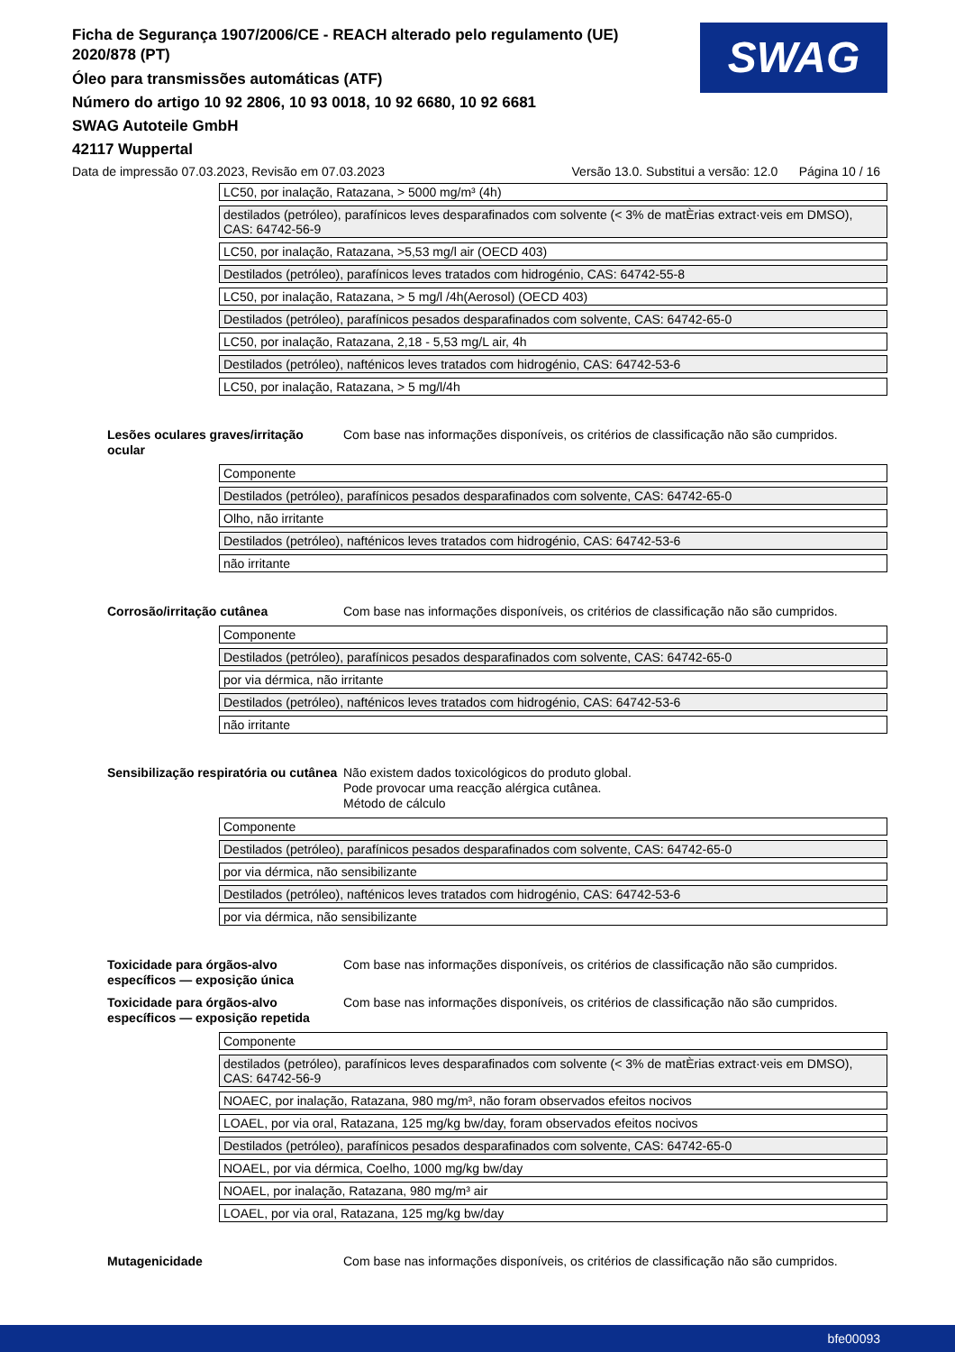Ficha de Segurança 1907/2006/CE - REACH alterado pelo regulamento (UE) 2020/878 (PT)
Óleo para transmissões automáticas (ATF)
Número do artigo 10 92 2806, 10 93 0018, 10 92 6680, 10 92 6681
SWAG Autoteile GmbH
42117 Wuppertal
SWAG
Data de impressão 07.03.2023, Revisão em 07.03.2023 Versão 13.0. Substitui a versão: 12.0 Página 10 / 16
| LC50, por inalação, Ratazana, > 5000 mg/m³ (4h) |
| destilados (petróleo), parafínicos leves desparafinados com solvente (< 3% de matÈrias extract·veis em DMSO), CAS: 64742-56-9 |
| LC50, por inalação, Ratazana, >5,53 mg/l air (OECD 403) |
| Destilados (petróleo), parafínicos leves tratados com hidrogénio, CAS: 64742-55-8 |
| LC50, por inalação, Ratazana, > 5 mg/l /4h(Aerosol) (OECD 403) |
| Destilados (petróleo), parafínicos pesados desparafinados com solvente, CAS: 64742-65-0 |
| LC50, por inalação, Ratazana, 2,18 - 5,53 mg/L air, 4h |
| Destilados (petróleo), nafténicos leves tratados com hidrogénio, CAS: 64742-53-6 |
| LC50, por inalação, Ratazana, > 5 mg/l/4h |
Lesões oculares graves/irritação ocular
Com base nas informações disponíveis, os critérios de classificação não são cumpridos.
| Componente |
| Destilados (petróleo), parafínicos pesados desparafinados com solvente, CAS: 64742-65-0 |
| Olho, não irritante |
| Destilados (petróleo), nafténicos leves tratados com hidrogénio, CAS: 64742-53-6 |
| não irritante |
Corrosão/irritação cutânea Com base nas informações disponíveis, os critérios de classificação não são cumpridos.
| Componente |
| Destilados (petróleo), parafínicos pesados desparafinados com solvente, CAS: 64742-65-0 |
| por via dérmica, não irritante |
| Destilados (petróleo), nafténicos leves tratados com hidrogénio, CAS: 64742-53-6 |
| não irritante |
Sensibilização respiratória ou cutânea
Não existem dados toxicológicos do produto global.
Pode provocar uma reacção alérgica cutânea.
Método de cálculo
| Componente |
| Destilados (petróleo), parafínicos pesados desparafinados com solvente, CAS: 64742-65-0 |
| por via dérmica, não sensibilizante |
| Destilados (petróleo), nafténicos leves tratados com hidrogénio, CAS: 64742-53-6 |
| por via dérmica, não sensibilizante |
Toxicidade para órgãos-alvo específicos — exposição única
Com base nas informações disponíveis, os critérios de classificação não são cumpridos.
Toxicidade para órgãos-alvo específicos — exposição repetida
Com base nas informações disponíveis, os critérios de classificação não são cumpridos.
| Componente |
| destilados (petróleo), parafínicos leves desparafinados com solvente (< 3% de matÈrias extract·veis em DMSO), CAS: 64742-56-9 |
| NOAEC, por inalação, Ratazana, 980 mg/m³, não foram observados efeitos nocivos |
| LOAEL, por via oral, Ratazana, 125 mg/kg bw/day, foram observados efeitos nocivos |
| Destilados (petróleo), parafínicos pesados desparafinados com solvente, CAS: 64742-65-0 |
| NOAEL, por via dérmica, Coelho, 1000 mg/kg bw/day |
| NOAEL, por inalação, Ratazana, 980 mg/m³ air |
| LOAEL, por via oral, Ratazana, 125 mg/kg bw/day |
Mutagenicidade Com base nas informações disponíveis, os critérios de classificação não são cumpridos.
bfe00093